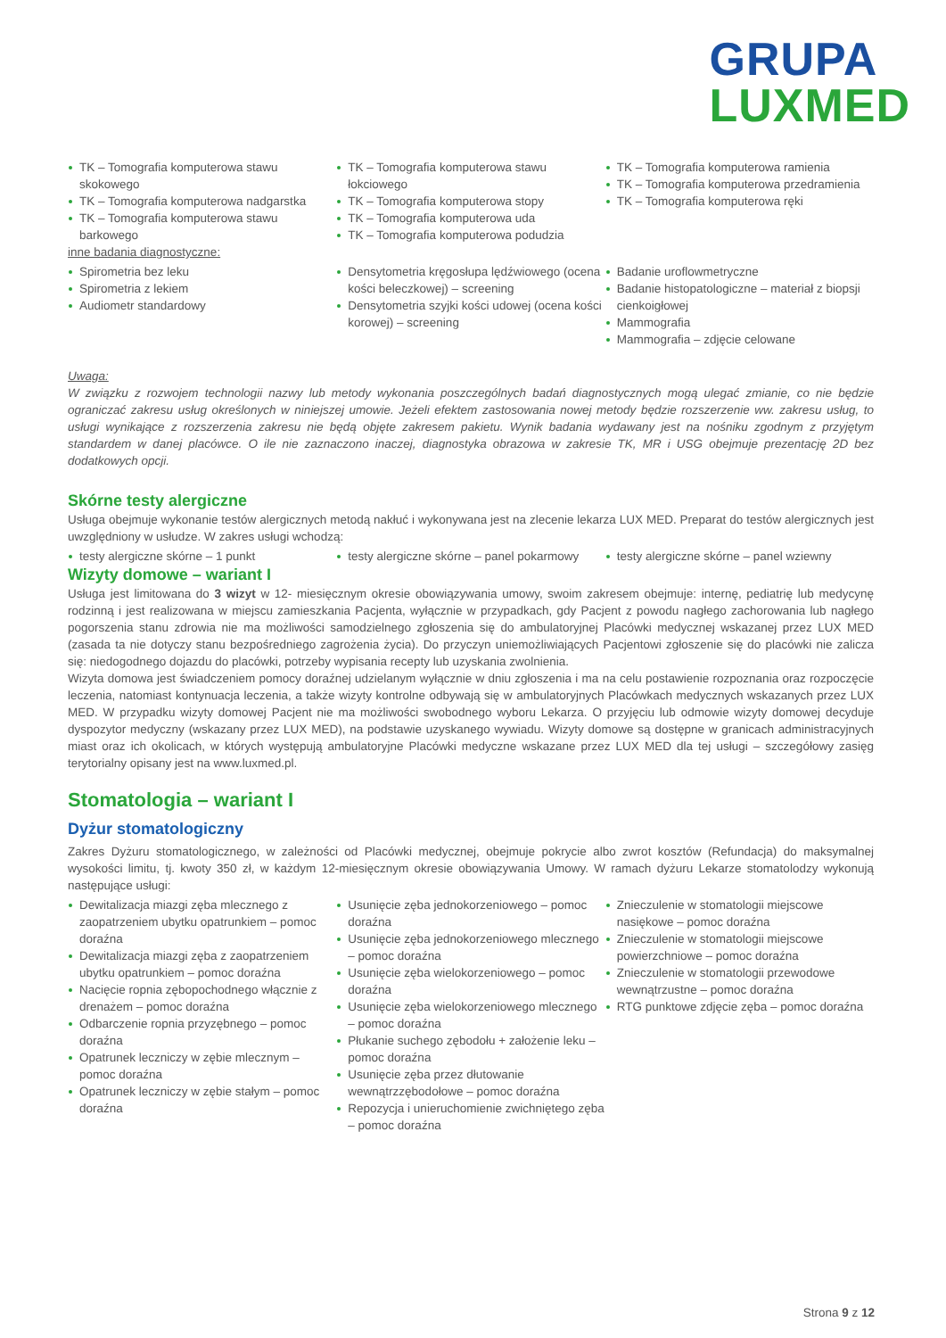GRUPA
LUXMED
TK – Tomografia komputerowa stawu skokowego
TK – Tomografia komputerowa nadgarstka
TK – Tomografia komputerowa stawu barkowego
TK – Tomografia komputerowa stawu łokciowego
TK – Tomografia komputerowa stopy
TK – Tomografia komputerowa uda
TK – Tomografia komputerowa podudzia
TK – Tomografia komputerowa ramienia
TK – Tomografia komputerowa przedramienia
TK – Tomografia komputerowa ręki
inne badania diagnostyczne:
Spirometria bez leku
Spirometria z lekiem
Audiometr standardowy
Densytometria kręgosłupa lędźwiowego (ocena kości beleczkowej) – screening
Densytometria szyjki kości udowej (ocena kości korowej) – screening
Badanie uroflowmetryczne
Badanie histopatologiczne – materiał z biopsji cienkoigłowej
Mammografia
Mammografia – zdjęcie celowane
Uwaga:
W związku z rozwojem technologii nazwy lub metody wykonania poszczególnych badań diagnostycznych mogą ulegać zmianie, co nie będzie ograniczać zakresu usług określonych w niniejszej umowie. Jeżeli efektem zastosowania nowej metody będzie rozszerzenie ww. zakresu usług, to usługi wynikające z rozszerzenia zakresu nie będą objęte zakresem pakietu. Wynik badania wydawany jest na nośniku zgodnym z przyjętym standardem w danej placówce. O ile nie zaznaczono inaczej, diagnostyka obrazowa w zakresie TK, MR i USG obejmuje prezentację 2D bez dodatkowych opcji.
Skórne testy alergiczne
Usługa obejmuje wykonanie testów alergicznych metodą nakłuć i wykonywana jest na zlecenie lekarza LUX MED. Preparat do testów alergicznych jest uwzględniony w usłudze. W zakres usługi wchodzą:
testy alergiczne skórne – 1 punkt testy alergiczne skórne – panel pokarmowy
testy alergiczne skórne – panel wziewny
Wizyty domowe – wariant I
Usługa jest limitowana do 3 wizyt w 12- miesięcznym okresie obowiązywania umowy, swoim zakresem obejmuje: internę, pediatrię lub medycynę rodzinną i jest realizowana w miejscu zamieszkania Pacjenta, wyłącznie w przypadkach, gdy Pacjent z powodu nagłego zachorowania lub nagłego pogorszenia stanu zdrowia nie ma możliwości samodzielnego zgłoszenia się do ambulatoryjnej Placówki medycznej wskazanej przez LUX MED (zasada ta nie dotyczy stanu bezpośredniego zagrożenia życia). Do przyczyn uniemożliwiających Pacjentowi zgłoszenie się do placówki nie zalicza się: niedogodnego dojazdu do placówki, potrzeby wypisania recepty lub uzyskania zwolnienia.
Wizyta domowa jest świadczeniem pomocy doraźnej udzielanym wyłącznie w dniu zgłoszenia i ma na celu postawienie rozpoznania oraz rozpoczęcie leczenia, natomiast kontynuacja leczenia, a także wizyty kontrolne odbywają się w ambulatoryjnych Placówkach medycznych wskazanych przez LUX MED. W przypadku wizyty domowej Pacjent nie ma możliwości swobodnego wyboru Lekarza. O przyjęciu lub odmowie wizyty domowej decyduje dyspozytor medyczny (wskazany przez LUX MED), na podstawie uzyskanego wywiadu. Wizyty domowe są dostępne w granicach administracyjnych miast oraz ich okolicach, w których występują ambulatoryjne Placówki medyczne wskazane przez LUX MED dla tej usługi – szczegółowy zasięg terytorialny opisany jest na www.luxmed.pl.
Stomatologia – wariant I
Dyżur stomatologiczny
Zakres Dyżuru stomatologicznego, w zależności od Placówki medycznej, obejmuje pokrycie albo zwrot kosztów (Refundacja) do maksymalnej wysokości limitu, tj. kwoty 350 zł, w każdym 12-miesięcznym okresie obowiązywania Umowy. W ramach dyżuru Lekarze stomatolodzy wykonują następujące usługi:
Dewitalizacja miazgi zęba mlecznego z zaopatrzeniem ubytku opatrunkiem – pomoc doraźna
Dewitalizacja miazgi zęba z zaopatrzeniem ubytku opatrunkiem – pomoc doraźna
Nacięcie ropnia zębopochodnego włącznie z drenażem – pomoc doraźna
Odbarczenie ropnia przyzębnego – pomoc doraźna
Opatrunek leczniczy w zębie mlecznym – pomoc doraźna
Opatrunek leczniczy w zębie stałym – pomoc doraźna
Usunięcie zęba jednokorzeniowego – pomoc doraźna
Usunięcie zęba jednokorzeniowego mlecznego – pomoc doraźna
Usunięcie zęba wielokorzeniowego – pomoc doraźna
Usunięcie zęba wielokorzeniowego mlecznego – pomoc doraźna
Płukanie suchego zębodołu + założenie leku – pomoc doraźna
Usunięcie zęba przez dłutowanie wewnątrzzębodołowe – pomoc doraźna
Repozycja i unieruchomienie zwichniętego zęba – pomoc doraźna
Znieczulenie w stomatologii miejscowe nasiękowe – pomoc doraźna
Znieczulenie w stomatologii miejscowe powierzchniowe – pomoc doraźna
Znieczulenie w stomatologii przewodowe wewnątrzustne – pomoc doraźna
RTG punktowe zdjęcie zęba – pomoc doraźna
Strona 9 z 12